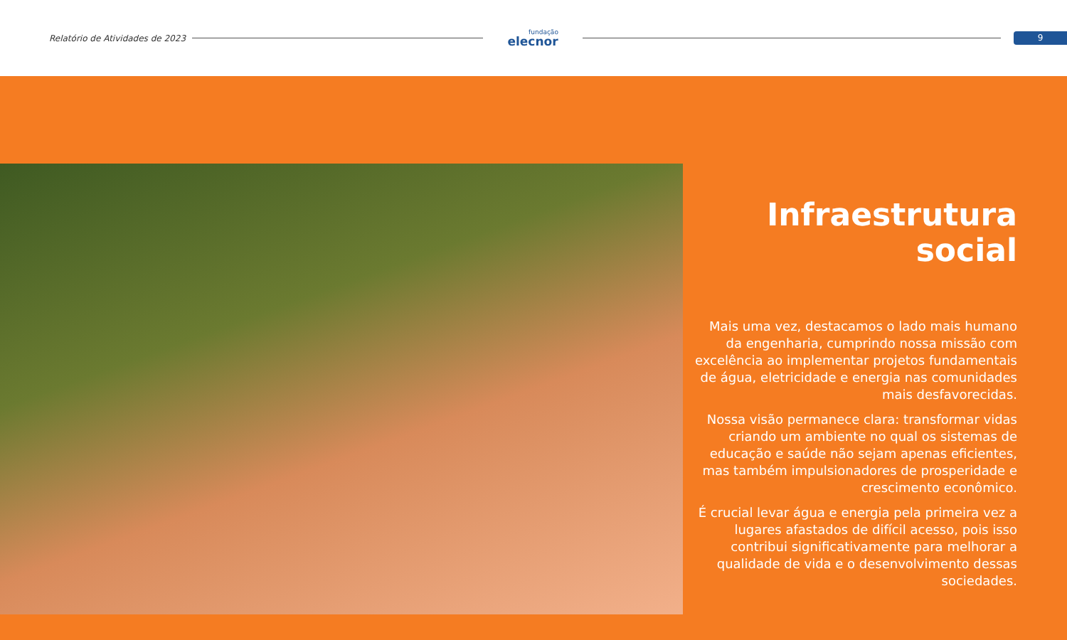Relatório de Atividades de 2023
fundação
elecnor
9
Infraestrutura social
Mais uma vez, destacamos o lado mais humano da engenharia, cumprindo nossa missão com excelência ao implementar projetos fundamentais de água, eletricidade e energia nas comunidades mais desfavorecidas.
Nossa visão permanece clara: transformar vidas criando um ambiente no qual os sistemas de educação e saúde não sejam apenas eficientes, mas também impulsionadores de prosperidade e crescimento econômico.
É crucial levar água e energia pela primeira vez a lugares afastados de difícil acesso, pois isso contribui significativamente para melhorar a qualidade de vida e o desenvolvimento dessas sociedades.